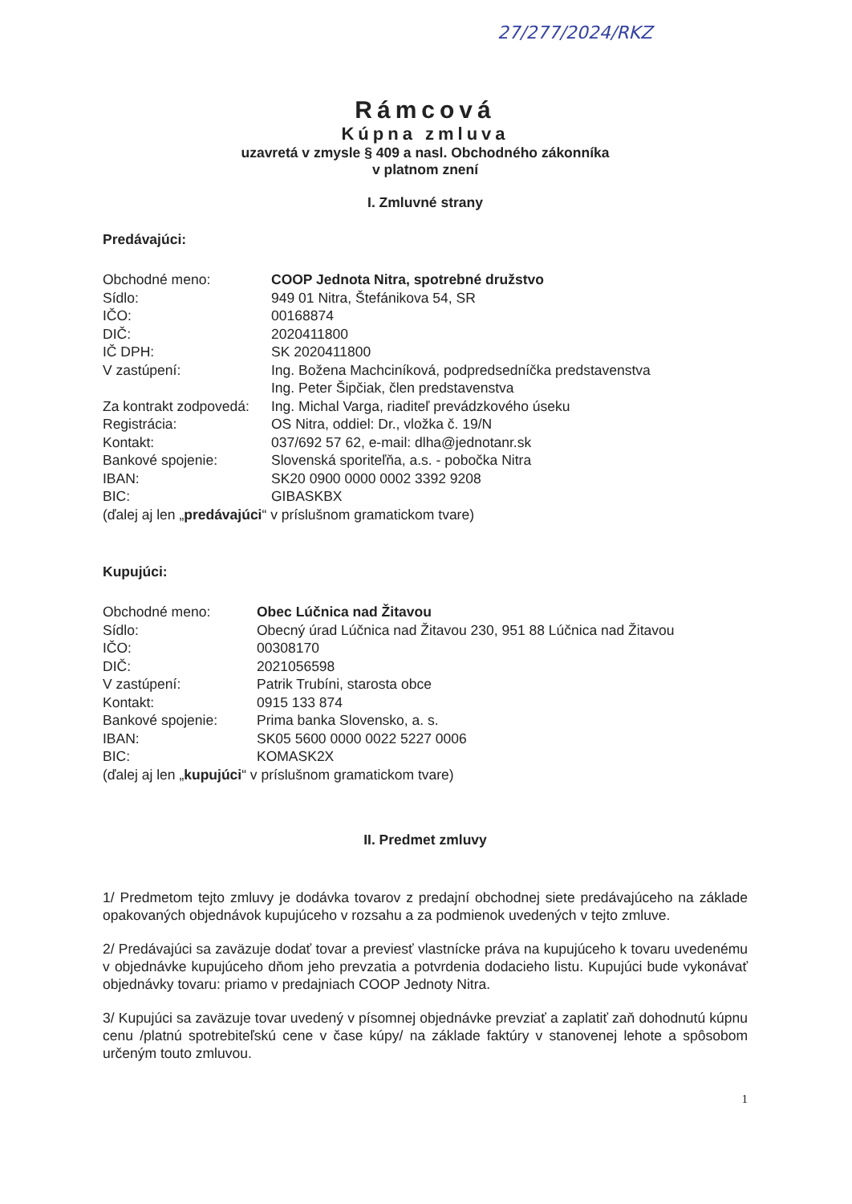27/277/2024/RKZ
Rámcová
Kúpna zmluva
uzavretá v zmysle § 409 a nasl. Obchodného zákonníka
v platnom znení
I. Zmluvné strany
Predávajúci:
Obchodné meno: COOP Jednota Nitra, spotrebné družstvo
Sídlo: 949 01 Nitra, Štefánikova 54, SR
IČO: 00168874
DIČ: 2020411800
IČ DPH: SK 2020411800
V zastúpení: Ing. Božena Machciníková, podpredsedníčka predstavenstva
Ing. Peter Šipčiak, člen predstavenstva
Za kontrakt zodpovedá: Ing. Michal Varga, riaditeľ prevádzkového úseku
Registrácia: OS Nitra, oddiel: Dr., vložka č. 19/N
Kontakt: 037/692 57 62, e-mail: dlha@jednotanr.sk
Bankové spojenie: Slovenská sporiteľňa, a.s. - pobočka Nitra
IBAN: SK20 0900 0000 0002 3392 9208
BIC: GIBASKBX
(ďalej aj len „ predávajúci “ v príslušnom gramatickom tvare)
Kupujúci:
Obchodné meno: Obec Lúčnica nad Žitavou
Sídlo: Obecný úrad Lúčnica nad Žitavou 230, 951 88 Lúčnica nad Žitavou
IČO: 00308170
DIČ: 2021056598
V zastúpení: Patrik Trubíni, starosta obce
Kontakt: 0915 133 874
Bankové spojenie: Prima banka Slovensko, a. s.
IBAN: SK05 5600 0000 0022 5227 0006
BIC: KOMASK2X
(ďalej aj len „ kupujúci “ v príslušnom gramatickom tvare)
II. Predmet zmluvy
1/ Predmetom tejto zmluvy je dodávka tovarov z predajní obchodnej siete predávajúceho na základe opakovaných objednávok kupujúceho v rozsahu a za podmienok uvedených v tejto zmluve.
2/ Predávajúci sa zaväzuje dodať tovar a previesť vlastnícke práva na kupujúceho k tovaru uvedenému v objednávke kupujúceho dňom jeho prevzatia a potvrdenia dodacieho listu. Kupujúci bude vykonávať objednávky tovaru: priamo v predajniach COOP Jednoty Nitra.
3/ Kupujúci sa zaväzuje tovar uvedený v písomnej objednávke prevziať a zaplatiť zaň dohodnutú kúpnu cenu /platnú spotrebiteľskú cene v čase kúpy/ na základe faktúry v stanovenej lehote a spôsobom určeným touto zmluvou.
1